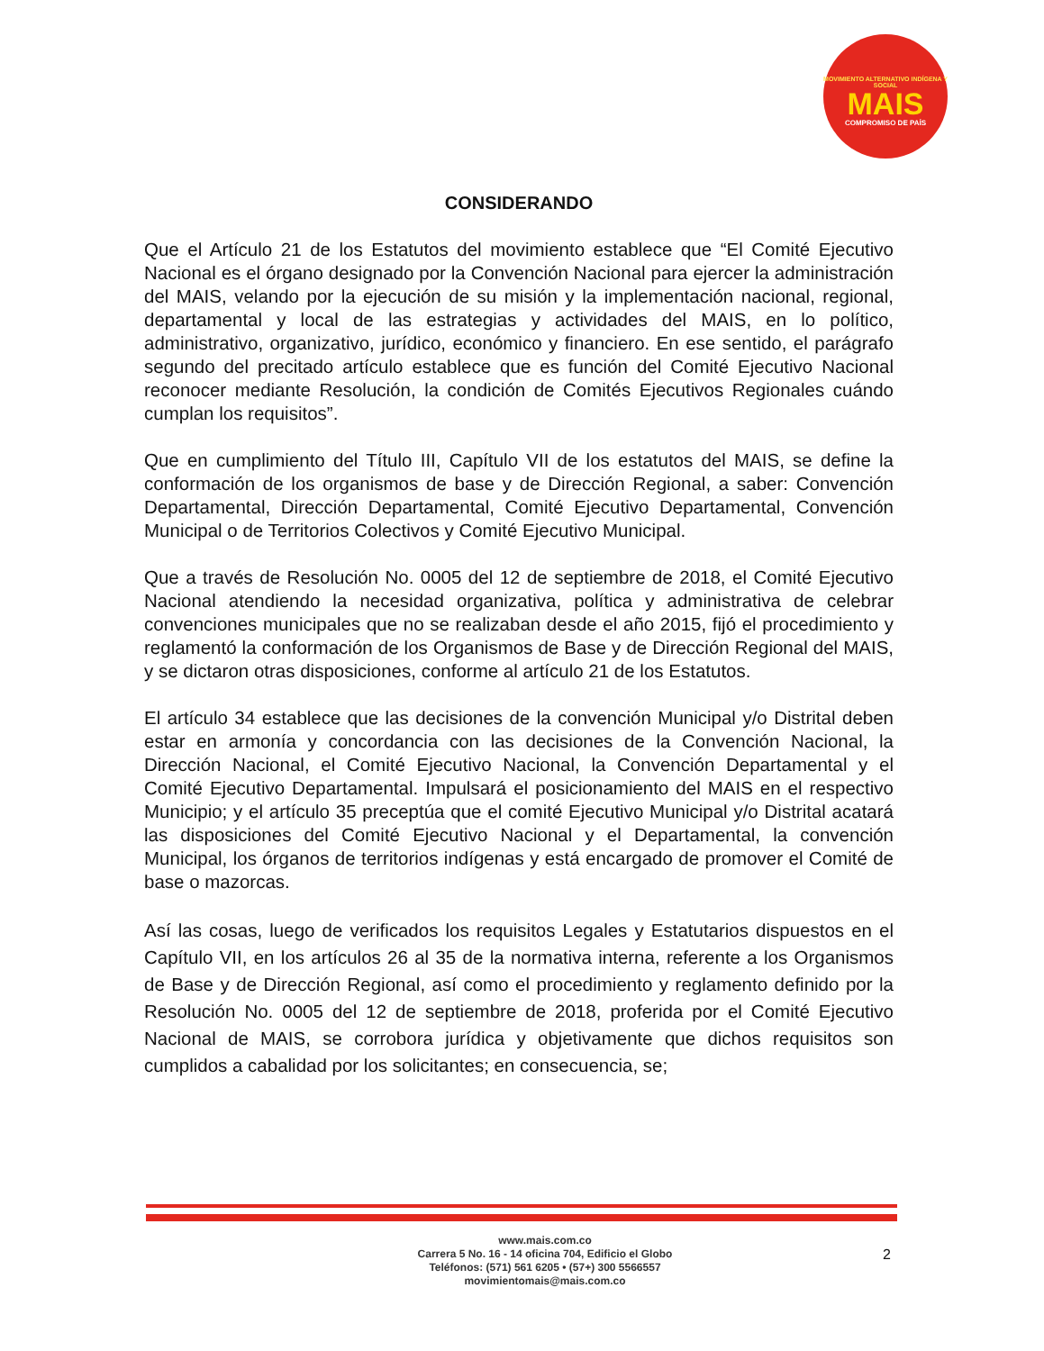MOVIMIENTO ALTERNATIVO INDÍGENA Y SOCIAL
MAIS
COMPROMISO DE PAÍS
CONSIDERANDO
Que el Artículo 21 de los Estatutos del movimiento establece que “El Comité Ejecutivo Nacional es el órgano designado por la Convención Nacional para ejercer la administración del MAIS, velando por la ejecución de su misión y la implementación nacional, regional, departamental y local de las estrategias y actividades del MAIS, en lo político, administrativo, organizativo, jurídico, económico y financiero. En ese sentido, el parágrafo segundo del precitado artículo establece que es función del Comité Ejecutivo Nacional reconocer mediante Resolución, la condición de Comités Ejecutivos Regionales cuándo cumplan los requisitos”.
Que en cumplimiento del Título III, Capítulo VII de los estatutos del MAIS, se define la conformación de los organismos de base y de Dirección Regional, a saber: Convención Departamental, Dirección Departamental, Comité Ejecutivo Departamental, Convención Municipal o de Territorios Colectivos y Comité Ejecutivo Municipal.
Que a través de Resolución No. 0005 del 12 de septiembre de 2018, el Comité Ejecutivo Nacional atendiendo la necesidad organizativa, política y administrativa de celebrar convenciones municipales que no se realizaban desde el año 2015, fijó el procedimiento y reglamentó la conformación de los Organismos de Base y de Dirección Regional del MAIS, y se dictaron otras disposiciones, conforme al artículo 21 de los Estatutos.
El artículo 34 establece que las decisiones de la convención Municipal y/o Distrital deben estar en armonía y concordancia con las decisiones de la Convención Nacional, la Dirección Nacional, el Comité Ejecutivo Nacional, la Convención Departamental y el Comité Ejecutivo Departamental. Impulsará el posicionamiento del MAIS en el respectivo Municipio; y el artículo 35 preceptúa que el comité Ejecutivo Municipal y/o Distrital acatará las disposiciones del Comité Ejecutivo Nacional y el Departamental, la convención Municipal, los órganos de territorios indígenas y está encargado de promover el Comité de base o mazorcas.
Así las cosas, luego de verificados los requisitos Legales y Estatutarios dispuestos en el Capítulo VII, en los artículos 26 al 35 de la normativa interna, referente a los Organismos de Base y de Dirección Regional, así como el procedimiento y reglamento definido por la Resolución No. 0005 del 12 de septiembre de 2018, proferida por el Comité Ejecutivo Nacional de MAIS, se corrobora jurídica y objetivamente que dichos requisitos son cumplidos a cabalidad por los solicitantes; en consecuencia, se;
www.mais.com.co
Carrera 5 No. 16 - 14 oficina 704, Edificio el Globo
Teléfonos: (571) 561 6205 • (57+) 300 5566557
movimientomais@mais.com.co
2